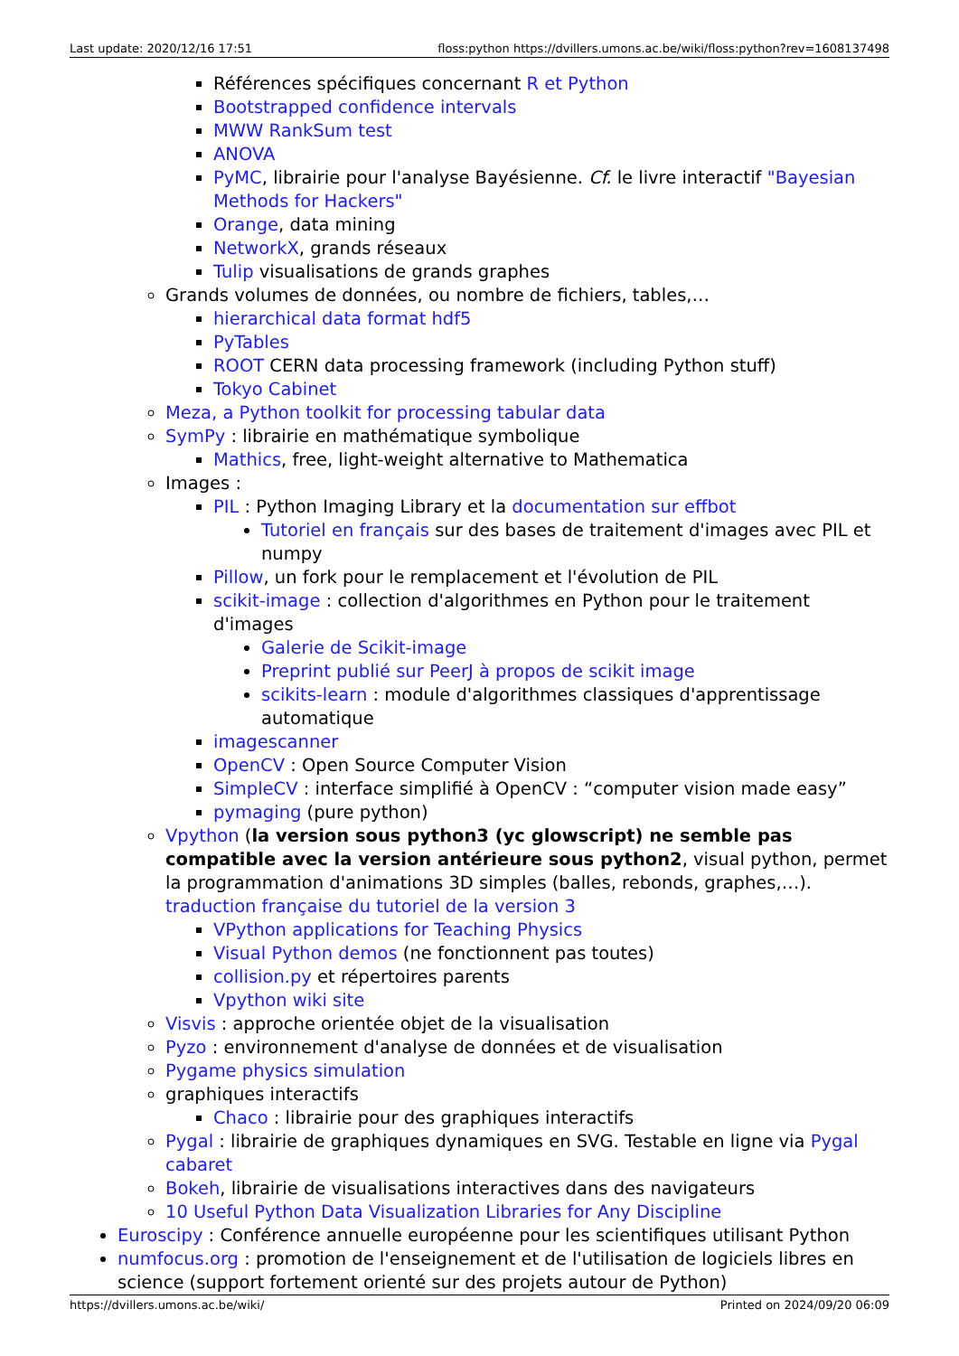Last update: 2020/12/16 17:51 floss:python https://dvillers.umons.ac.be/wiki/floss:python?rev=1608137498
Références spécifiques concernant R et Python
Bootstrapped confidence intervals
MWW RankSum test
ANOVA
PyMC, librairie pour l'analyse Bayésienne. Cf. le livre interactif "Bayesian Methods for Hackers"
Orange, data mining
NetworkX, grands réseaux
Tulip visualisations de grands graphes
Grands volumes de données, ou nombre de fichiers, tables,…
hierarchical data format hdf5
PyTables
ROOT CERN data processing framework (including Python stuff)
Tokyo Cabinet
Meza, a Python toolkit for processing tabular data
SymPy : librairie en mathématique symbolique
Mathics, free, light-weight alternative to Mathematica
Images :
PIL : Python Imaging Library et la documentation sur effbot
Tutoriel en français sur des bases de traitement d'images avec PIL et numpy
Pillow, un fork pour le remplacement et l'évolution de PIL
scikit-image : collection d'algorithmes en Python pour le traitement d'images
Galerie de Scikit-image
Preprint publié sur PeerJ à propos de scikit image
scikits-learn : module d'algorithmes classiques d'apprentissage automatique
imagescanner
OpenCV : Open Source Computer Vision
SimpleCV : interface simplifié à OpenCV : “computer vision made easy”
pymaging (pure python)
Vpython (la version sous python3 (yc glowscript) ne semble pas compatible avec la version antérieure sous python2, visual python, permet la programmation d'animations 3D simples (balles, rebonds, graphes,…). traduction française du tutoriel de la version 3
VPython applications for Teaching Physics
Visual Python demos (ne fonctionnent pas toutes)
collision.py et répertoires parents
Vpython wiki site
Visvis : approche orientée objet de la visualisation
Pyzo : environnement d'analyse de données et de visualisation
Pygame physics simulation
graphiques interactifs
Chaco : librairie pour des graphiques interactifs
Pygal : librairie de graphiques dynamiques en SVG. Testable en ligne via Pygal cabaret
Bokeh, librairie de visualisations interactives dans des navigateurs
10 Useful Python Data Visualization Libraries for Any Discipline
Euroscipy : Conférence annuelle européenne pour les scientifiques utilisant Python
numfocus.org : promotion de l'enseignement et de l'utilisation de logiciels libres en science (support fortement orienté sur des projets autour de Python)
https://dvillers.umons.ac.be/wiki/ Printed on 2024/09/20 06:09